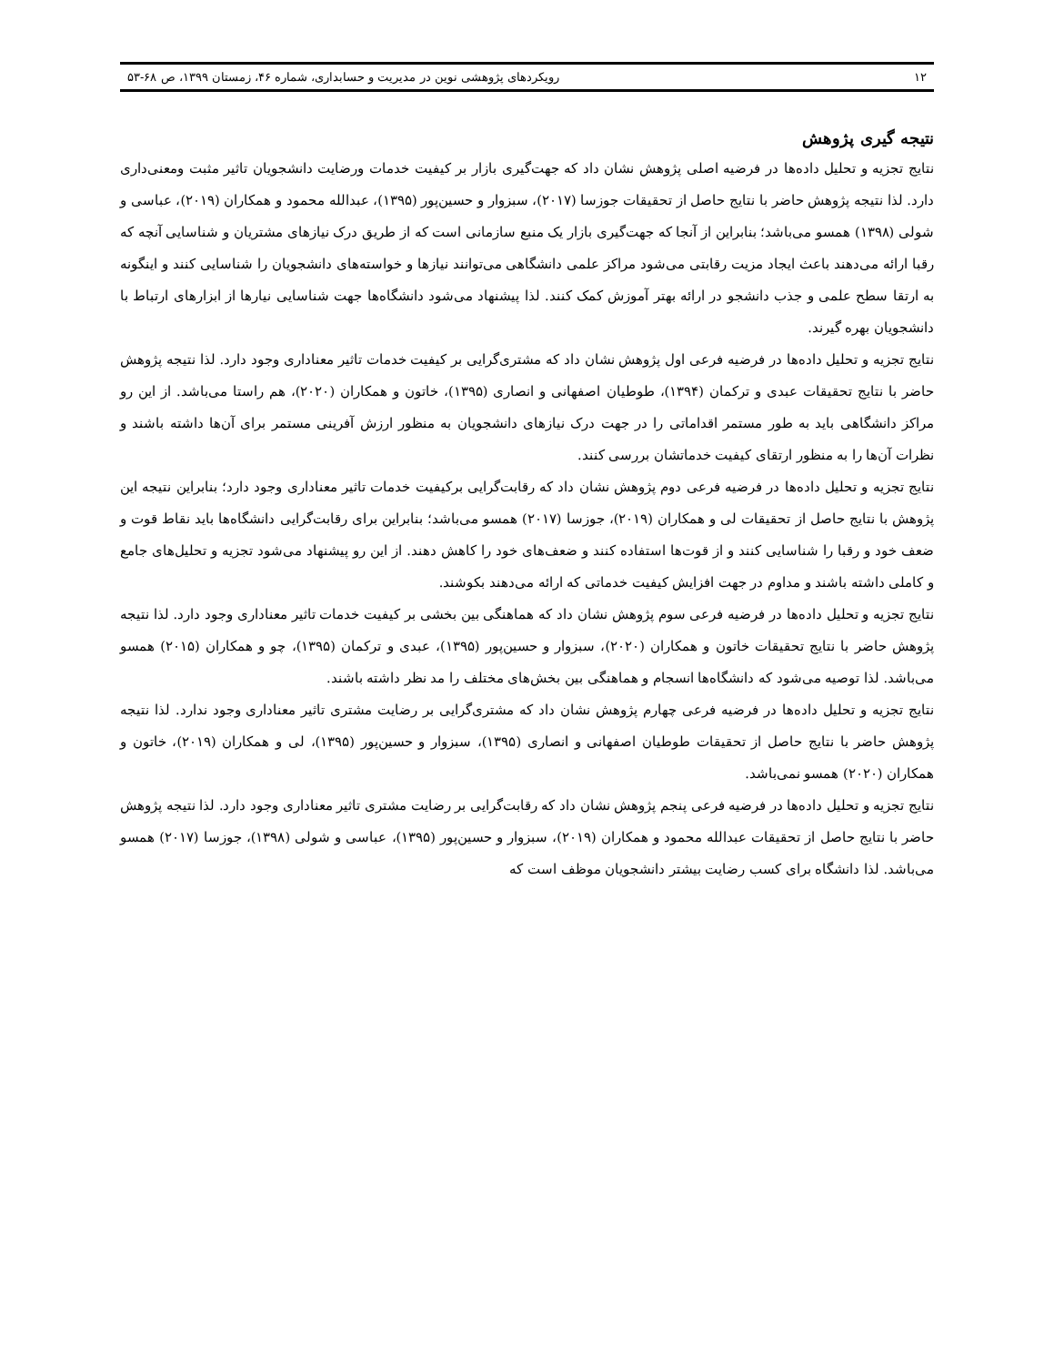۱۲ رویکردهای پژوهشی نوین در مدیریت و حسابداری، شماره ۴۶، زمستان ۱۳۹۹، ص ۶۸-۵۳
نتیجه گیری پژوهش
نتایج تجزیه و تحلیل داده‌ها در فرضیه اصلی پژوهش نشان داد که جهت‌گیری بازار بر کیفیت خدمات ورضایت دانشجویان تاثیر مثبت ومعنی‌داری دارد. لذا نتیجه پژوهش حاضر با نتایج حاصل از تحقیقات جوزسا (۲۰۱۷)، سبزوار و حسین‌پور (۱۳۹۵)، عبدالله محمود و همکاران (۲۰۱۹)، عباسی و شولی (۱۳۹۸) همسو می‌باشد؛ بنابراین از آنجا که جهت‌گیری بازار یک منبع سازمانی است که از طریق درک نیازهای مشتریان و شناسایی آنچه که رقبا ارائه می‌دهند باعث ایجاد مزیت رقابتی می‌شود مراکز علمی دانشگاهی می‌توانند نیازها و خواسته‌های دانشجویان را شناسایی کنند و اینگونه به ارتقا سطح علمی و جذب دانشجو در ارائه بهتر آموزش کمک کنند. لذا پیشنهاد می‌شود دانشگاه‌ها جهت شناسایی نیارها از ابزارهای ارتباط با دانشجویان بهره گیرند.
نتایج تجزیه و تحلیل داده‌ها در فرضیه فرعی اول پژوهش نشان داد که مشتری‌گرایی بر کیفیت خدمات تاثیر معناداری وجود دارد. لذا نتیجه پژوهش حاضر با نتایج تحقیقات عبدی و ترکمان (۱۳۹۴)، طوطیان اصفهانی و انصاری (۱۳۹۵)، خاتون و همکاران (۲۰۲۰)، هم راستا می‌باشد. از این رو مراکز دانشگاهی باید به طور مستمر اقداماتی را در جهت درک نیازهای دانشجویان به منظور ارزش آفرینی مستمر برای آن‌ها داشته باشند و نظرات آن‌ها را به منظور ارتقای کیفیت خدماتشان بررسی کنند.
نتایج تجزیه و تحلیل داده‌ها در فرضیه فرعی دوم پژوهش نشان داد که رقابت‌گرایی برکیفیت خدمات تاثیر معناداری وجود دارد؛ بنابراین نتیجه این پژوهش با نتایج حاصل از تحقیقات لی و همکاران (۲۰۱۹)، جوزسا (۲۰۱۷) همسو می‌باشد؛ بنابراین برای رقابت‌گرایی دانشگاه‌ها باید نقاط قوت و ضعف خود و رقبا را شناسایی کنند و از قوت‌ها استفاده کنند و ضعف‌های خود را کاهش دهند. از این رو پیشنهاد می‌شود تجزیه و تحلیل‌های جامع و کاملی داشته باشند و مداوم در جهت افزایش کیفیت خدماتی که ارائه می‌دهند بکوشند.
نتایج تجزیه و تحلیل داده‌ها در فرضیه فرعی سوم پژوهش نشان داد که هماهنگی بین بخشی بر کیفیت خدمات تاثیر معناداری وجود دارد. لذا نتیجه پژوهش حاضر با نتایج تحقیقات خاتون و همکاران (۲۰۲۰)، سبزوار و حسین‌پور (۱۳۹۵)، عبدی و ترکمان (۱۳۹۵)، چو و همکاران (۲۰۱۵) همسو می‌باشد. لذا توصیه می‌شود که دانشگاه‌ها انسجام و هماهنگی بین بخش‌های مختلف را مد نظر داشته باشند.
نتایج تجزیه و تحلیل داده‌ها در فرضیه فرعی چهارم پژوهش نشان داد که مشتری‌گرایی بر رضایت مشتری تاثیر معناداری وجود ندارد. لذا نتیجه پژوهش حاضر با نتایج حاصل از تحقیقات طوطیان اصفهانی و انصاری (۱۳۹۵)، سبزوار و حسین‌پور (۱۳۹۵)، لی و همکاران (۲۰۱۹)، خاتون و همکاران (۲۰۲۰) همسو نمی‌باشد.
نتایج تجزیه و تحلیل داده‌ها در فرضیه فرعی پنجم پژوهش نشان داد که رقابت‌گرایی بر رضایت مشتری تاثیر معناداری وجود دارد. لذا نتیجه پژوهش حاضر با نتایج حاصل از تحقیقات عبدالله محمود و همکاران (۲۰۱۹)، سبزوار و حسین‌پور (۱۳۹۵)، عباسی و شولی (۱۳۹۸)، جوزسا (۲۰۱۷) همسو می‌باشد. لذا دانشگاه برای کسب رضایت بیشتر دانشجویان موظف است که